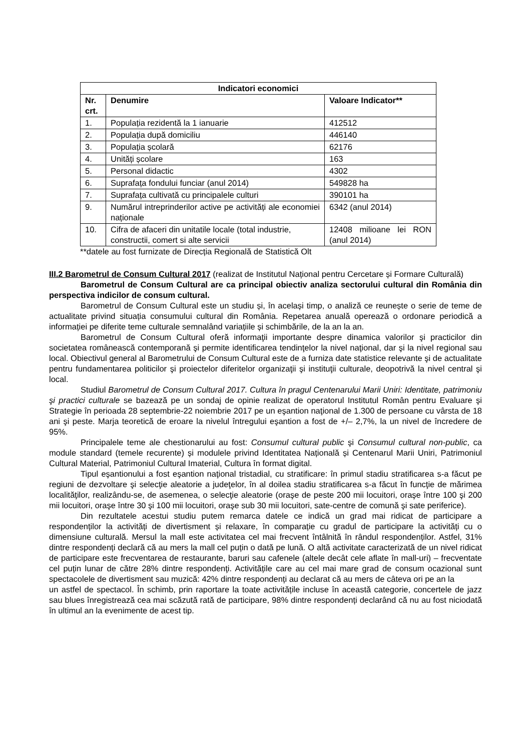| Indicatori economici | | |
| --- | --- | --- |
| Nr. crt. | Denumire | Valoare Indicator** |
| 1. | Populația rezidentă la 1 ianuarie | 412512 |
| 2. | Populația după domiciliu | 446140 |
| 3. | Populația școlară | 62176 |
| 4. | Unități școlare | 163 |
| 5. | Personal didactic | 4302 |
| 6. | Suprafața fondului funciar (anul 2014) | 549828 ha |
| 7. | Suprafața cultivată cu principalele culturi | 390101 ha |
| 9. | Numărul intreprinderilor active pe activități ale economiei naționale | 6342 (anul 2014) |
| 10. | Cifra de afaceri din unitatile locale (total industrie, constructii, comert si alte servicii | 12408 milioane lei RON (anul 2014) |
**datele au fost furnizate de Direcția Regională de Statistică Olt
III.2 Barometrul de Consum Cultural 2017 (realizat de Institutul Național pentru Cercetare și Formare Culturală)
Barometrul de Consum Cultural are ca principal obiectiv analiza sectorului cultural din România din perspectiva indicilor de consum cultural.
Barometrul de Consum Cultural este un studiu și, în același timp, o analiză ce reunește o serie de teme de actualitate privind situația consumului cultural din România. Repetarea anuală operează o ordonare periodică a informației pe diferite teme culturale semnalând variațiile și schimbările, de la an la an.
Barometrul de Consum Cultural oferă informaţii importante despre dinamica valorilor şi practicilor din societatea românească contemporană şi permite identificarea tendinţelor la nivel naţional, dar şi la nivel regional sau local. Obiectivul general al Barometrului de Consum Cultural este de a furniza date statistice relevante şi de actualitate pentru fundamentarea politicilor şi proiectelor diferitelor organizaţii şi instituţii culturale, deopotrivă la nivel central şi local.
Studiul Barometrul de Consum Cultural 2017. Cultura în pragul Centenarului Marii Uniri: Identitate, patrimoniu şi practici culturale se bazează pe un sondaj de opinie realizat de operatorul Institutul Român pentru Evaluare şi Strategie în perioada 28 septembrie-22 noiembrie 2017 pe un eşantion naţional de 1.300 de persoane cu vârsta de 18 ani şi peste. Marja teoretică de eroare la nivelul întregului eşantion a fost de +/– 2,7%, la un nivel de încredere de 95%.
Principalele teme ale chestionarului au fost: Consumul cultural public şi Consumul cultural non-public, ca module standard (temele recurente) și modulele privind Identitatea Națională și Centenarul Marii Uniri, Patrimoniul Cultural Material, Patrimoniul Cultural Imaterial, Cultura în format digital.
Tipul eşantionului a fost eşantion naţional tristadial, cu stratificare: în primul stadiu stratificarea s-a făcut pe regiuni de dezvoltare şi selecţie aleatorie a judeţelor, în al doilea stadiu stratificarea s-a făcut în funcţie de mărimea localităţilor, realizându-se, de asemenea, o selecţie aleatorie (oraşe de peste 200 mii locuitori, oraşe între 100 şi 200 mii locuitori, oraşe între 30 şi 100 mii locuitori, oraşe sub 30 mii locuitori, sate-centre de comună şi sate periferice).
Din rezultatele acestui studiu putem remarca datele ce indică un grad mai ridicat de participare a respondenților la activități de divertisment și relaxare, în comparație cu gradul de participare la activități cu o dimensiune culturală. Mersul la mall este activitatea cel mai frecvent întâlnită în rândul respondenților. Astfel, 31% dintre respondenți declară că au mers la mall cel puțin o dată pe lună. O altă activitate caracterizată de un nivel ridicat de participare este frecventarea de restaurante, baruri sau cafenele (altele decât cele aflate în mall-uri) – frecventate cel puțin lunar de către 28% dintre respondenţi. Activitățile care au cel mai mare grad de consum ocazional sunt spectacolele de divertisment sau muzică: 42% dintre respondenți au declarat că au mers de câteva ori pe an la
un astfel de spectacol. În schimb, prin raportare la toate activitățile incluse în această categorie, concertele de jazz sau blues înregistrează cea mai scăzută rată de participare, 98% dintre respondenți declarând că nu au fost niciodată în ultimul an la evenimente de acest tip.